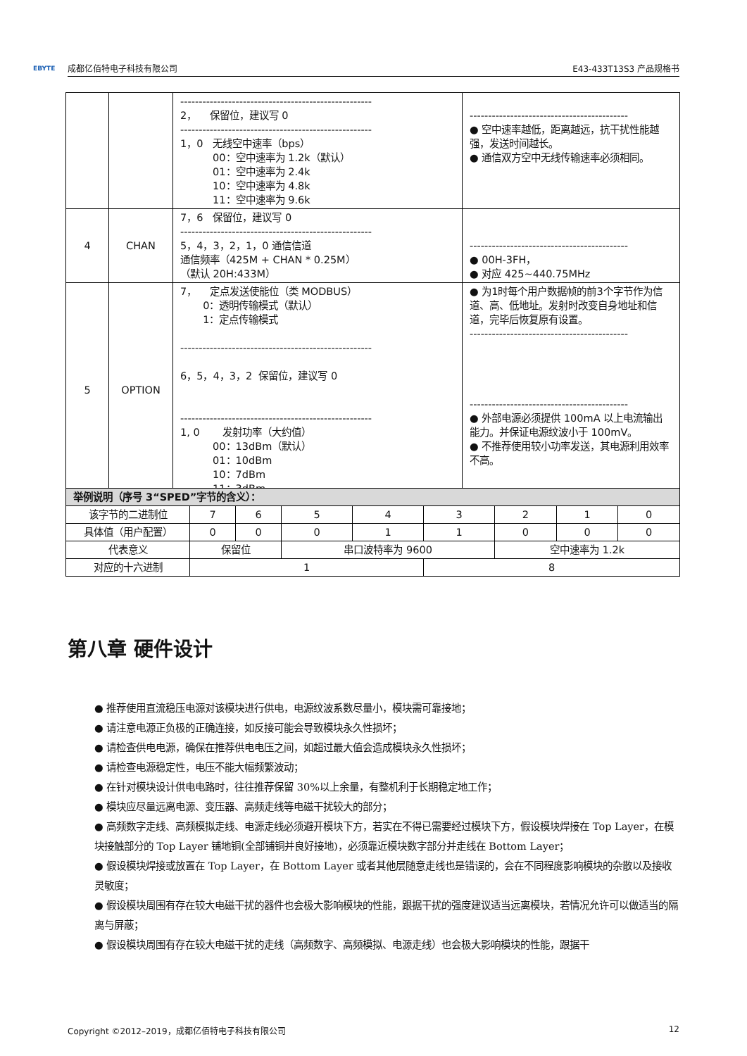EBYTE
成都亿佰特电子科技有限公司 E43-433T13S3 产品规格书
| | | ---------------------------------------------------- 2， 保留位，建议写 0 ---------------------------------------------------- 1，0 无线空中速率（bps） 00：空中速率为 1.2k（默认） 01：空中速率为 2.4k 10：空中速率为 4.8k 11：空中速率为 9.6k | ------------------------------------------- ● 空中速率越低，距离越远，抗干扰性能越强，发送时间越长。 ● 通信双方空中无线传输速率必须相同。 |
| 4 | CHAN | 7，6 保留位，建议写 0 ---------------------------------------------------- 5，4，3，2，1，0 通信信道 通信频率（425M + CHAN * 0.25M） （默认 20H:433M） | ------------------------------------------- ● 00H-3FH， ● 对应 425~440.75MHz |
| 5 | OPTION | 7， 定点发送使能位（类 MODBUS） 0：透明传输模式（默认） 1：定点传输模式 ---------------------------------------------------- 6，5，4，3，2 保留位，建议写 0 ---------------------------------------------------- 1, 0 发射功率（大约值） 00：13dBm（默认） 01：10dBm 10：7dBm 11：3dBm | ● 为1时每个用户数据帧的前3个字节作为信道、高、低地址。发射时改变自身地址和信道，完毕后恢复原有设置。 ------------------------------------------- ------------------------------------------- ● 外部电源必须提供 100mA 以上电流输出能力。并保证电源纹波小于 100mV。 ● 不推荐使用较小功率发送，其电源利用效率不高。 |
| 举例说明（序号 3“SPED”字节的含义）： | | | | | | | | |
| 该字节的二进制位 | 7 | 6 | 5 | 4 | 3 | 2 | 1 | 0 |
| 具体值（用户配置） | 0 | 0 | 0 | 1 | 1 | 0 | 0 | 0 |
| 代表意义 | 保留位 | | 串口波特率为 9600 | | | 空中速率为 1.2k | | |
| 对应的十六进制 | 1 | | | | 8 | | | |
第八章 硬件设计
● 推荐使用直流稳压电源对该模块进行供电，电源纹波系数尽量小，模块需可靠接地；
● 请注意电源正负极的正确连接，如反接可能会导致模块永久性损坏；
● 请检查供电电源，确保在推荐供电电压之间，如超过最大值会造成模块永久性损坏；
● 请检查电源稳定性，电压不能大幅频繁波动；
● 在针对模块设计供电电路时，往往推荐保留 30%以上余量，有整机利于长期稳定地工作；
● 模块应尽量远离电源、变压器、高频走线等电磁干扰较大的部分；
● 高频数字走线、高频模拟走线、电源走线必须避开模块下方，若实在不得已需要经过模块下方，假设模块焊接在 Top Layer，在模块接触部分的 Top Layer 铺地铜(全部铺铜并良好接地)，必须靠近模块数字部分并走线在 Bottom Layer；
● 假设模块焊接或放置在 Top Layer，在 Bottom Layer 或者其他层随意走线也是错误的，会在不同程度影响模块的杂散以及接收灵敏度；
● 假设模块周围有存在较大电磁干扰的器件也会极大影响模块的性能，跟据干扰的强度建议适当远离模块，若情况允许可以做适当的隔离与屏蔽；
● 假设模块周围有存在较大电磁干扰的走线（高频数字、高频模拟、电源走线）也会极大影响模块的性能，跟据干
Copyright ©2012–2019，成都亿佰特电子科技有限公司 12